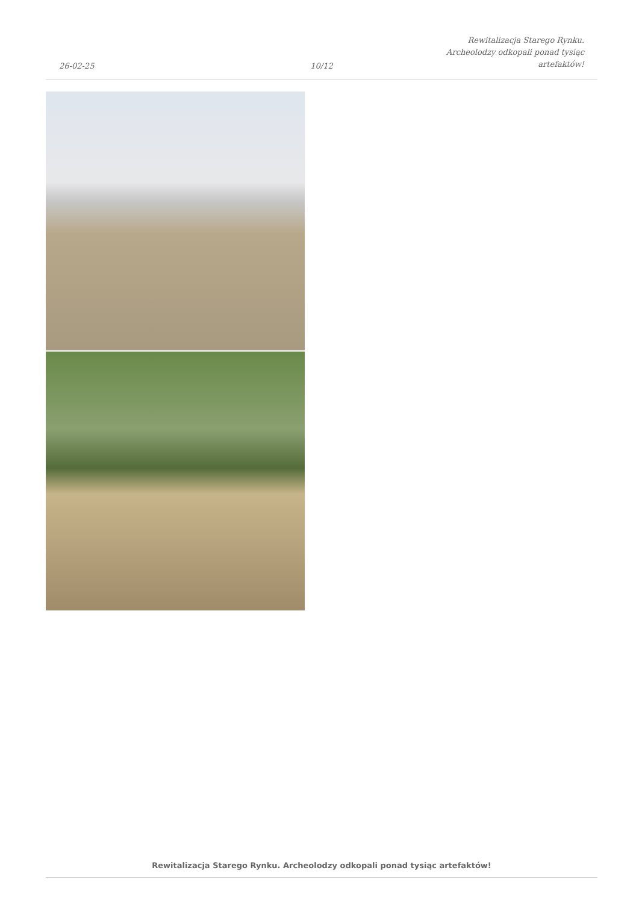26-02-25
10/12
Rewitalizacja Starego Rynku.
Archeolodzy odkopali ponad tysiąc
artefaktów!
Rewitalizacja Starego Rynku. Archeolodzy odkopali ponad tysiąc artefaktów!